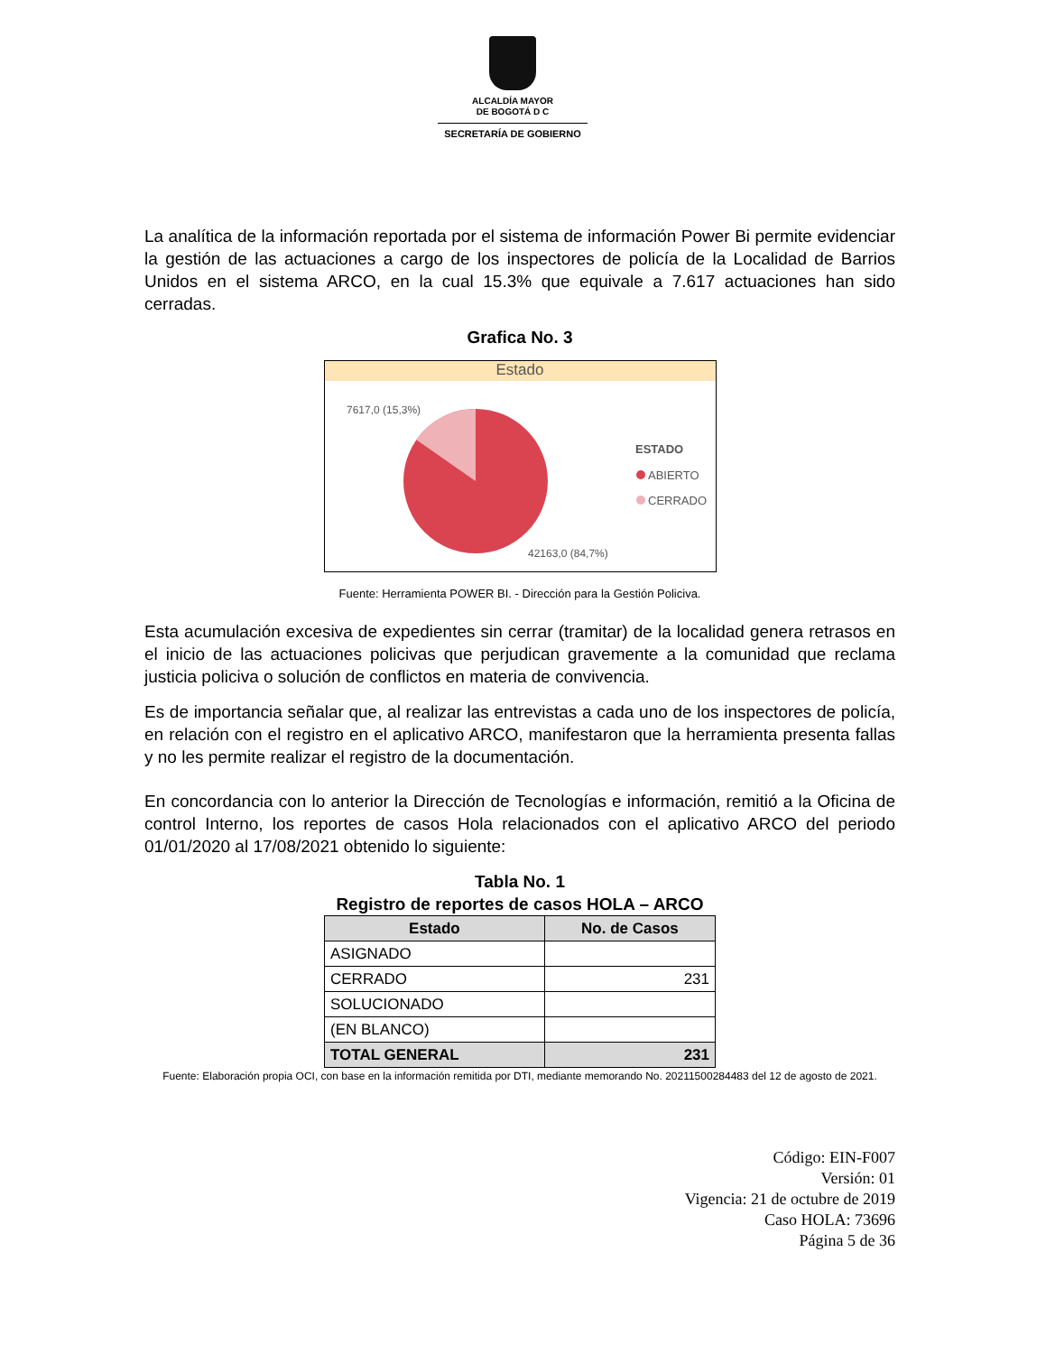ALCALDÍA MAYOR
DE BOGOTÁ D C
SECRETARÍA DE GOBIERNO
La analítica de la información reportada por el sistema de información Power Bi permite evidenciar la gestión de las actuaciones a cargo de los inspectores de policía de la Localidad de Barrios Unidos en el sistema ARCO, en la cual 15.3% que equivale a 7.617 actuaciones han sido cerradas.
Grafica No. 3
Estado
7617,0 (15,3%)
42163,0 (84,7%)
ESTADO
ABIERTO
CERRADO
Fuente: Herramienta POWER BI. - Dirección para la Gestión Policiva.
Esta acumulación excesiva de expedientes sin cerrar (tramitar) de la localidad genera retrasos en el inicio de las actuaciones policivas que perjudican gravemente a la comunidad que reclama justicia policiva o solución de conflictos en materia de convivencia.
Es de importancia señalar que, al realizar las entrevistas a cada uno de los inspectores de policía, en relación con el registro en el aplicativo ARCO, manifestaron que la herramienta presenta fallas y no les permite realizar el registro de la documentación.
En concordancia con lo anterior la Dirección de Tecnologías e información, remitió a la Oficina de control Interno, los reportes de casos Hola relacionados con el aplicativo ARCO del periodo 01/01/2020 al 17/08/2021 obtenido lo siguiente:
Tabla No. 1
Registro de reportes de casos HOLA – ARCO
| Estado | No. de Casos |
| --- | --- |
| ASIGNADO | |
| CERRADO | 231 |
| SOLUCIONADO | |
| (EN BLANCO) | |
| TOTAL GENERAL | 231 |
Fuente: Elaboración propia OCI, con base en la información remitida por DTI, mediante memorando No. 20211500284483 del 12 de agosto de 2021.
Código: EIN-F007
Versión: 01
Vigencia: 21 de octubre de 2019
Caso HOLA: 73696
Página 5 de 36